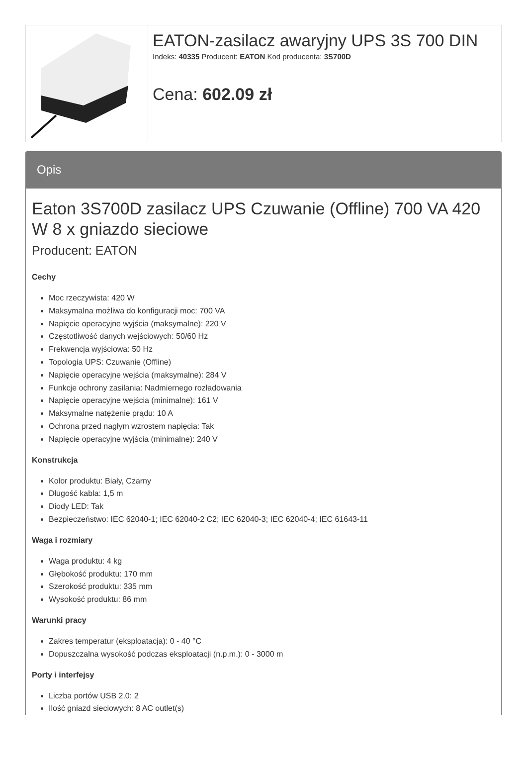| | EATON-zasilacz awaryjny UPS 3S 700 DIN Indeks: 40335 Producent: EATON Kod producenta: 3S700D Cena: 602.09 zł |
Opis
Eaton 3S700D zasilacz UPS Czuwanie (Offline) 700 VA 420 W 8 x gniazdo sieciowe
Producent: EATON
Cechy
Moc rzeczywista: 420 W
Maksymalna możliwa do konfiguracji moc: 700 VA
Napięcie operacyjne wyjścia (maksymalne): 220 V
Częstotliwość danych wejściowych: 50/60 Hz
Frekwencja wyjściowa: 50 Hz
Topologia UPS: Czuwanie (Offline)
Napięcie operacyjne wejścia (maksymalne): 284 V
Funkcje ochrony zasilania: Nadmiernego rozładowania
Napięcie operacyjne wejścia (minimalne): 161 V
Maksymalne natężenie prądu: 10 A
Ochrona przed nagłym wzrostem napięcia: Tak
Napięcie operacyjne wyjścia (minimalne): 240 V
Konstrukcja
Kolor produktu: Biały, Czarny
Długość kabla: 1,5 m
Diody LED: Tak
Bezpieczeństwo: IEC 62040-1; IEC 62040-2 C2; IEC 62040-3; IEC 62040-4; IEC 61643-11
Waga i rozmiary
Waga produktu: 4 kg
Głębokość produktu: 170 mm
Szerokość produktu: 335 mm
Wysokość produktu: 86 mm
Warunki pracy
Zakres temperatur (eksploatacja): 0 - 40 °C
Dopuszczalna wysokość podczas eksploatacji (n.p.m.): 0 - 3000 m
Porty i interfejsy
Liczba portów USB 2.0: 2
Ilość gniazd sieciowych: 8 AC outlet(s)